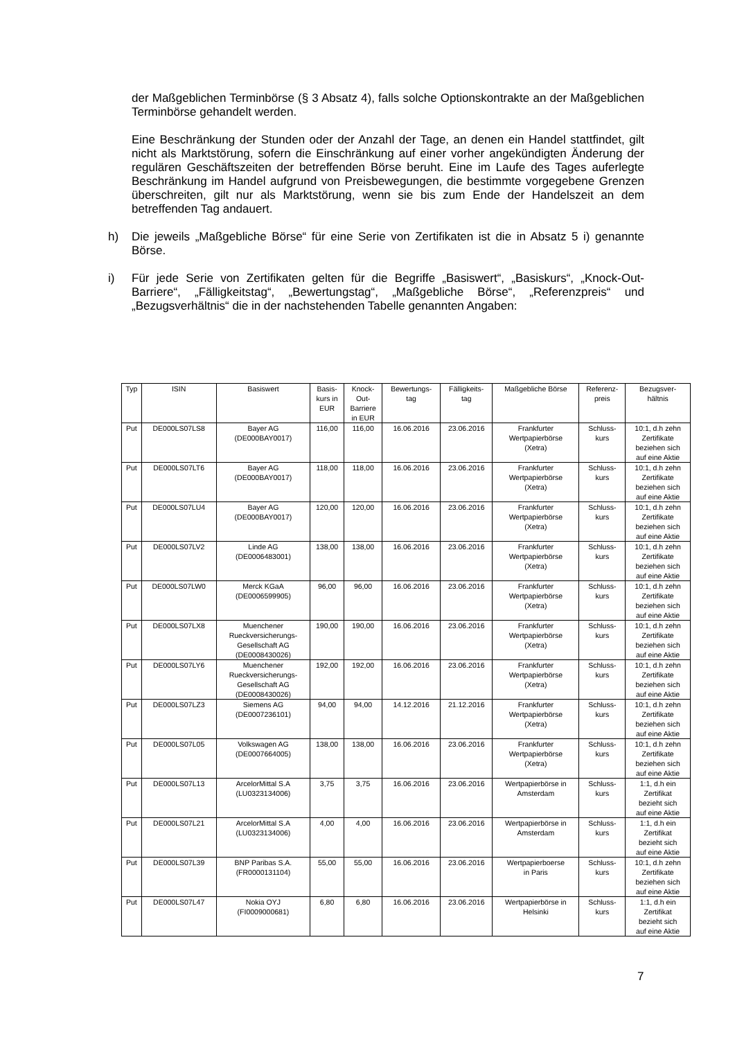der Maßgeblichen Terminbörse (§ 3 Absatz 4), falls solche Optionskontrakte an der Maßgeblichen Terminbörse gehandelt werden.
Eine Beschränkung der Stunden oder der Anzahl der Tage, an denen ein Handel stattfindet, gilt nicht als Marktstörung, sofern die Einschränkung auf einer vorher angekündigten Änderung der regulären Geschäftszeiten der betreffenden Börse beruht. Eine im Laufe des Tages auferlegte Beschränkung im Handel aufgrund von Preisbewegungen, die bestimmte vorgegebene Grenzen überschreiten, gilt nur als Marktstörung, wenn sie bis zum Ende der Handelszeit an dem betreffenden Tag andauert.
h) Die jeweils „Maßgebliche Börse“ für eine Serie von Zertifikaten ist die in Absatz 5 i) genannte Börse.
i) Für jede Serie von Zertifikaten gelten für die Begriffe „Basiswert“, „Basiskurs“, „Knock-Out-Barriere“, „Fälligkeitstag“, „Bewertungstag“, „Maßgebliche Börse“, „Referenzpreis“ und „Bezugsverhältnis“ die in der nachstehenden Tabelle genannten Angaben:
| Typ | ISIN | Basiswert | Basis- kurs in EUR | Knock- Out- Barriere in EUR | Bewertungs- tag | Fälligkeits- tag | Maßgebliche Börse | Referenz- preis | Bezugsver- hältnis |
| --- | --- | --- | --- | --- | --- | --- | --- | --- | --- |
| Put | DE000LS07LS8 | Bayer AG (DE000BAY0017) | 116,00 | 116,00 | 16.06.2016 | 23.06.2016 | Frankfurter Wertpapierbörse (Xetra) | Schluss- kurs | 10:1, d.h zehn Zertifikate beziehen sich auf eine Aktie |
| Put | DE000LS07LT6 | Bayer AG (DE000BAY0017) | 118,00 | 118,00 | 16.06.2016 | 23.06.2016 | Frankfurter Wertpapierbörse (Xetra) | Schluss- kurs | 10:1, d.h zehn Zertifikate beziehen sich auf eine Aktie |
| Put | DE000LS07LU4 | Bayer AG (DE000BAY0017) | 120,00 | 120,00 | 16.06.2016 | 23.06.2016 | Frankfurter Wertpapierbörse (Xetra) | Schluss- kurs | 10:1, d.h zehn Zertifikate beziehen sich auf eine Aktie |
| Put | DE000LS07LV2 | Linde AG (DE0006483001) | 138,00 | 138,00 | 16.06.2016 | 23.06.2016 | Frankfurter Wertpapierbörse (Xetra) | Schluss- kurs | 10:1, d.h zehn Zertifikate beziehen sich auf eine Aktie |
| Put | DE000LS07LW0 | Merck KGaA (DE0006599905) | 96,00 | 96,00 | 16.06.2016 | 23.06.2016 | Frankfurter Wertpapierbörse (Xetra) | Schluss- kurs | 10:1, d.h zehn Zertifikate beziehen sich auf eine Aktie |
| Put | DE000LS07LX8 | Muenchener Rueckversicherungs- Gesellschaft AG (DE0008430026) | 190,00 | 190,00 | 16.06.2016 | 23.06.2016 | Frankfurter Wertpapierbörse (Xetra) | Schluss- kurs | 10:1, d.h zehn Zertifikate beziehen sich auf eine Aktie |
| Put | DE000LS07LY6 | Muenchener Rueckversicherungs- Gesellschaft AG (DE0008430026) | 192,00 | 192,00 | 16.06.2016 | 23.06.2016 | Frankfurter Wertpapierbörse (Xetra) | Schluss- kurs | 10:1, d.h zehn Zertifikate beziehen sich auf eine Aktie |
| Put | DE000LS07LZ3 | Siemens AG (DE0007236101) | 94,00 | 94,00 | 14.12.2016 | 21.12.2016 | Frankfurter Wertpapierbörse (Xetra) | Schluss- kurs | 10:1, d.h zehn Zertifikate beziehen sich auf eine Aktie |
| Put | DE000LS07L05 | Volkswagen AG (DE0007664005) | 138,00 | 138,00 | 16.06.2016 | 23.06.2016 | Frankfurter Wertpapierbörse (Xetra) | Schluss- kurs | 10:1, d.h zehn Zertifikate beziehen sich auf eine Aktie |
| Put | DE000LS07L13 | ArcelorMittal S.A (LU0323134006) | 3,75 | 3,75 | 16.06.2016 | 23.06.2016 | Wertpapierbörse in Amsterdam | Schluss- kurs | 1:1, d.h ein Zertifikat bezieht sich auf eine Aktie |
| Put | DE000LS07L21 | ArcelorMittal S.A (LU0323134006) | 4,00 | 4,00 | 16.06.2016 | 23.06.2016 | Wertpapierbörse in Amsterdam | Schluss- kurs | 1:1, d.h ein Zertifikat bezieht sich auf eine Aktie |
| Put | DE000LS07L39 | BNP Paribas S.A. (FR0000131104) | 55,00 | 55,00 | 16.06.2016 | 23.06.2016 | Wertpapierboerse in Paris | Schluss- kurs | 10:1, d.h zehn Zertifikate beziehen sich auf eine Aktie |
| Put | DE000LS07L47 | Nokia OYJ (FI0009000681) | 6,80 | 6,80 | 16.06.2016 | 23.06.2016 | Wertpapierbörse in Helsinki | Schluss- kurs | 1:1, d.h ein Zertifikat bezieht sich auf eine Aktie |
7